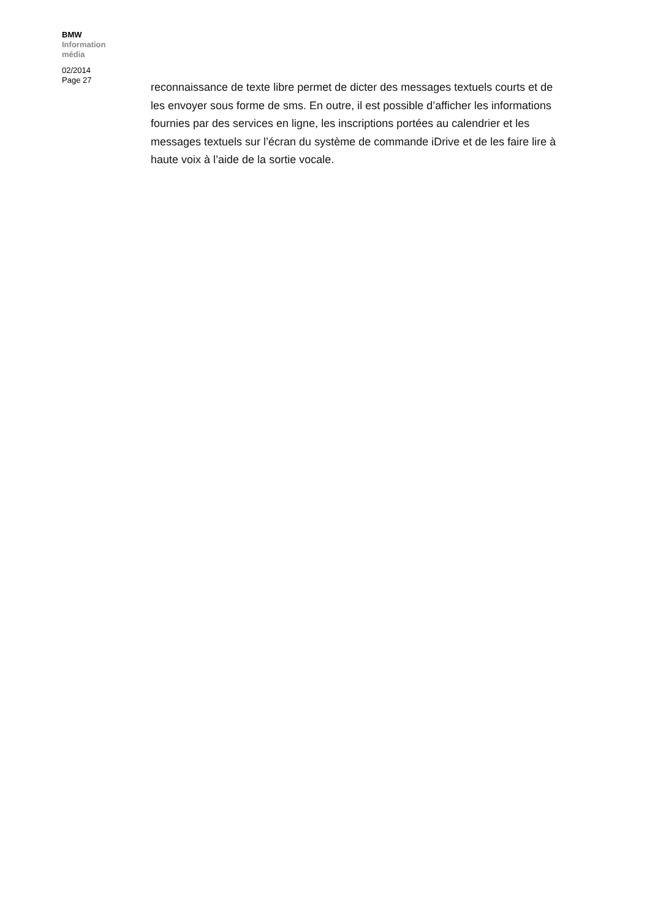BMW
Information
média
02/2014
Page 27
reconnaissance de texte libre permet de dicter des messages textuels courts et de les envoyer sous forme de sms. En outre, il est possible d’afficher les informations fournies par des services en ligne, les inscriptions portées au calendrier et les messages textuels sur l’écran du système de commande iDrive et de les faire lire à haute voix à l’aide de la sortie vocale.